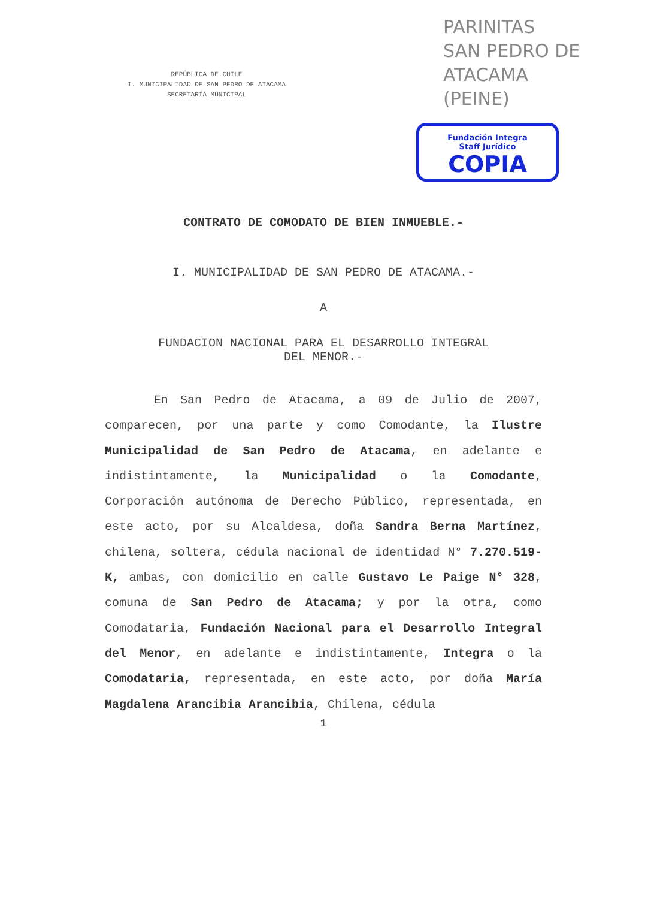REPÚBLICA DE CHILE
I. MUNICIPALIDAD DE SAN PEDRO DE ATACAMA
SECRETARÍA MUNICIPAL
PARINITAS
SAN PEDRO DE
ATACAMA
(PEINE)
Fundación Integra
Staff Jurídico
COPIA
CONTRATO DE COMODATO DE BIEN INMUEBLE.-
I. MUNICIPALIDAD DE SAN PEDRO DE ATACAMA.-
A
FUNDACION NACIONAL PARA EL DESARROLLO INTEGRAL
DEL MENOR.-
En San Pedro de Atacama, a 09 de Julio de 2007, comparecen, por una parte y como Comodante, la Ilustre Municipalidad de San Pedro de Atacama, en adelante e indistintamente, la Municipalidad o la Comodante, Corporación autónoma de Derecho Público, representada, en este acto, por su Alcaldesa, doña Sandra Berna Martínez, chilena, soltera, cédula nacional de identidad N° 7.270.519-K, ambas, con domicilio en calle Gustavo Le Paige N° 328, comuna de San Pedro de Atacama; y por la otra, como Comodataria, Fundación Nacional para el Desarrollo Integral del Menor, en adelante e indistintamente, Integra o la Comodataria, representada, en este acto, por doña María Magdalena Arancibia Arancibia, Chilena, cédula
1